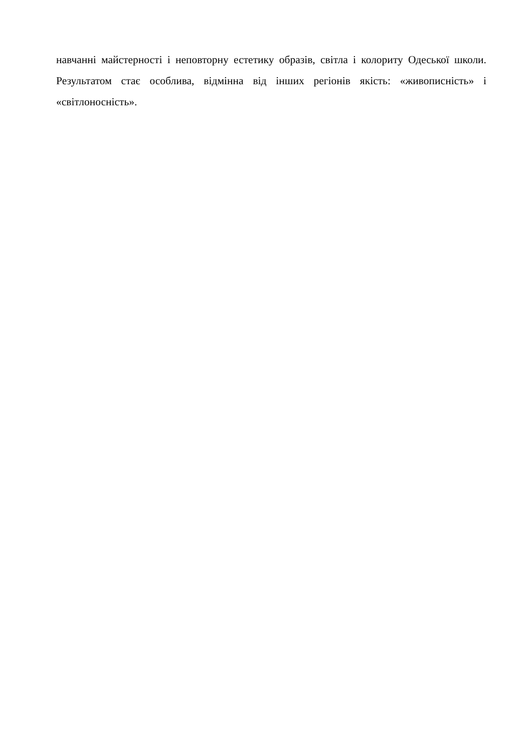навчанні майстерності і неповторну естетику образів, світла і колориту Одеської школи. Результатом стає особлива, відмінна від інших регіонів якість: «живописність» і «світлоносність».